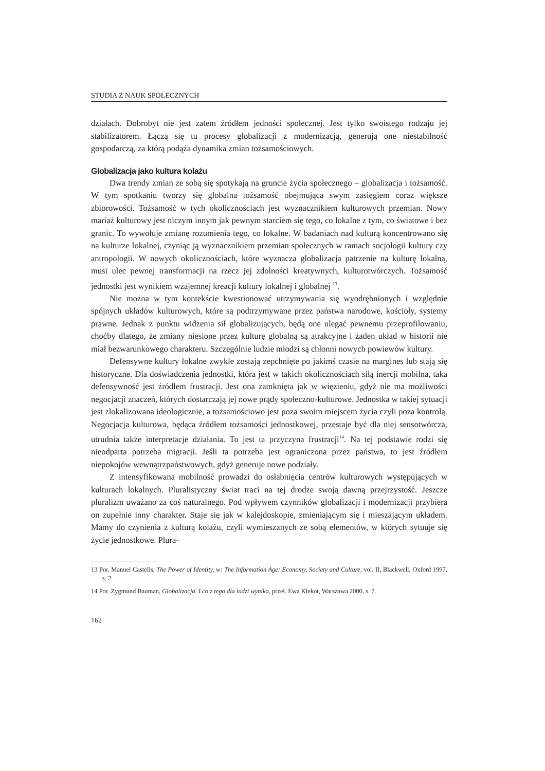STUDIA Z NAUK SPOŁECZNYCH
działach. Dobrobyt nie jest zatem źródłem jedności społecznej. Jest tylko swoistego rodzaju jej stabilizatorem. Łączą się tu procesy globalizacji z modernizacją, generują one niestabilność gospodarczą, za którą podąża dynamika zmian tożsamościowych.
Globalizacja jako kultura kolażu
Dwa trendy zmian ze sobą się spotykają na gruncie życia społecznego – globalizacja i tożsamość. W tym spotkaniu tworzy się globalna tożsamość obejmująca swym zasięgiem coraz większe zbiorowości. Tożsamość w tych okolicznościach jest wyznacznikiem kulturowych przemian. Nowy mariaż kulturowy jest niczym innym jak pewnym starciem się tego, co lokalne z tym, co światowe i bez granic. To wywołuje zmianę rozumienia tego, co lokalne. W badaniach nad kulturą koncentrowano się na kulturze lokalnej, czyniąc ją wyznacznikiem przemian społecznych w ramach socjologii kultury czy antropologii. W nowych okolicznościach, które wyznacza globalizacja patrzenie na kulturę lokalną, musi ulec pewnej transformacji na rzecz jej zdolności kreatywnych, kulturotwórczych. Tożsamość jednostki jest wynikiem wzajemnej kreacji kultury lokalnej i globalnej <sup>13</sup>.
Nie można w tym kontekście kwestionować utrzymywania się wyodrębnionych i względnie spójnych układów kulturowych, które są podtrzymywane przez państwa narodowe, kościoły, systemy prawne. Jednak z punktu widzenia sił globalizujących, będą one ulegać pewnemu przeprofilowaniu, choćby dlatego, że zmiany niesione przez kulturę globalną są atrakcyjne i żaden układ w historii nie miał bezwarunkowego charakteru. Szczególnie ludzie młodzi są chłonni nowych powiewów kultury.
Defensywne kultury lokalne zwykle zostają zepchnięte po jakimś czasie na margines lub stają się historyczne. Dla doświadczenia jednostki, która jest w takich okolicznościach siłą inercji mobilna, taka defensywność jest źródłem frustracji. Jest ona zamknięta jak w więzieniu, gdyż nie ma możliwości negocjacji znaczeń, których dostarczają jej nowe prądy społeczno-kulturowe. Jednostka w takiej sytuacji jest zlokalizowana ideologicznie, a tożsamościowo jest poza swoim miejscem życia czyli poza kontrolą. Negocjacja kulturowa, będąca źródłem tożsamości jednostkowej, przestaje być dla niej sensotwórcza, utrudnia także interpretacje działania. To jest ta przyczyna frustracji<sup>14</sup>. Na tej podstawie rodzi się nieodparta potrzeba migracji. Jeśli ta potrzeba jest ograniczona przez państwa, to jest źródłem niepokojów wewnątrzpaństwowych, gdyż generuje nowe podziały.
Z intensyfikowana mobilność prowadzi do osłabnięcia centrów kulturowych występujących w kulturach lokalnych. Pluralistyczny świat traci na tej drodze swoją dawną przejrzystość. Jeszcze pluralizm uważano za coś naturalnego. Pod wpływem czynników globalizacji i modernizacji przybiera on zupełnie inny charakter. Staje się jak w kalejdoskopie, zmieniającym się i mieszającym układem. Mamy do czynienia z kulturą kolażu, czyli wymieszanych ze sobą elementów, w których sytuuje się życie jednostkowe. Plura-
13 Por. Manuel Castells, The Power of Identity, w: The Information Age: Economy, Society and Culture, vol. II, Blackwell, Oxford 1997, s. 2.
14 Por. Zygmund Bauman, Globalizacja. I co z tego dla ludzi wynika, przeł. Ewa Klekot, Warszawa 2000, s. 7.
162